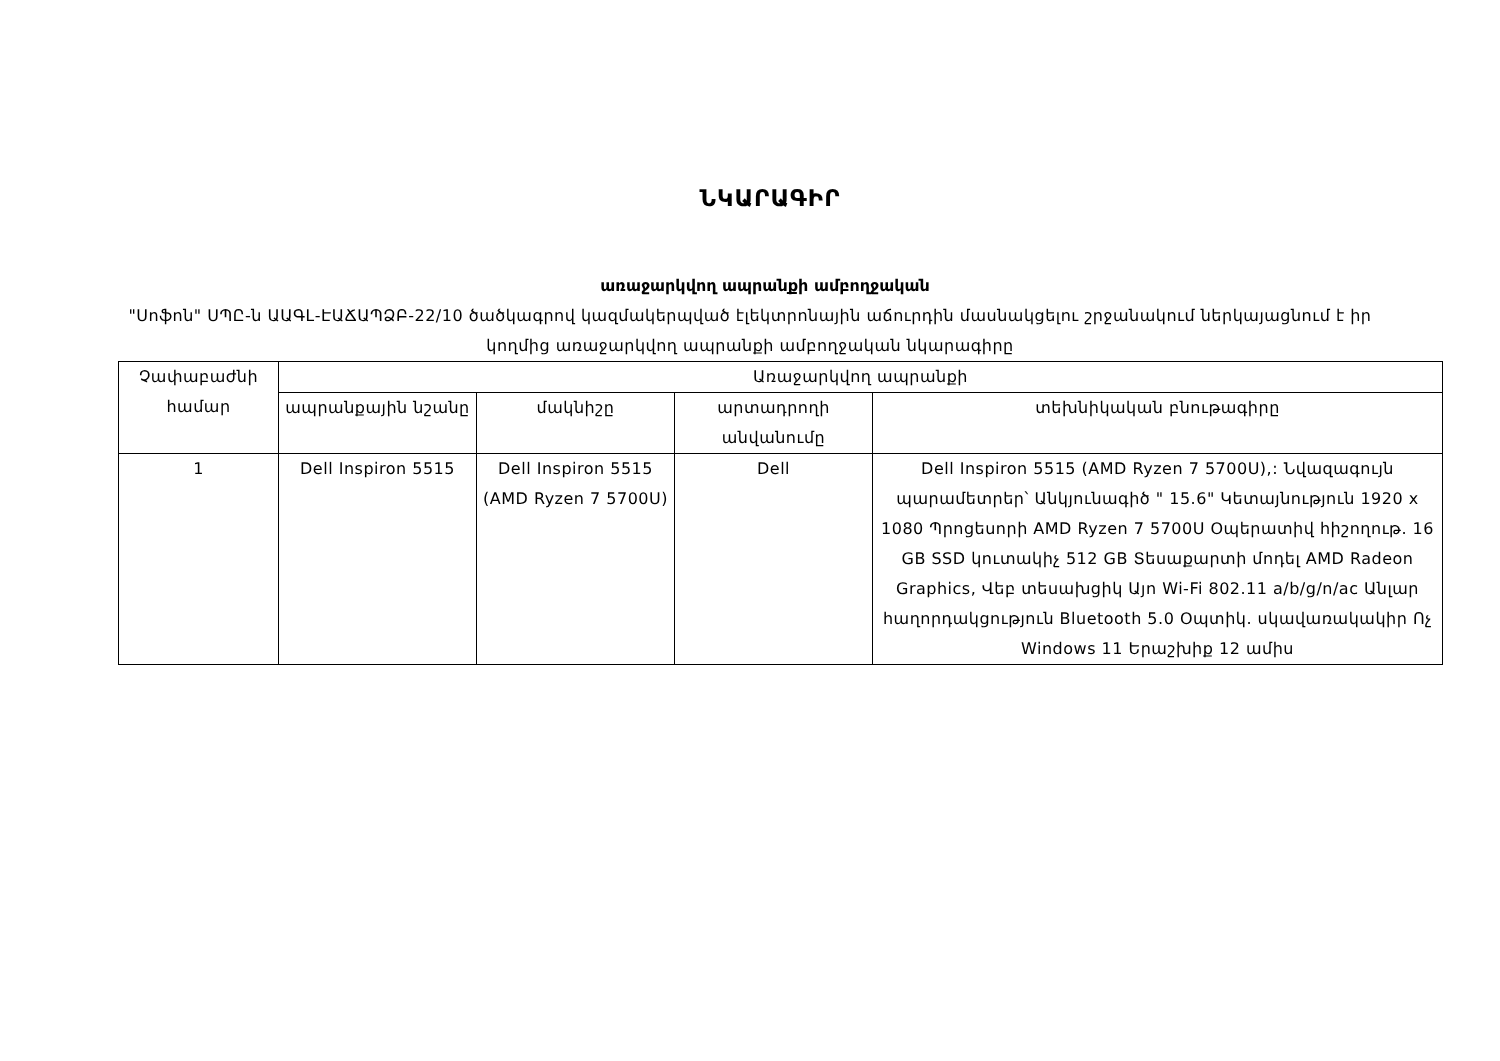ՆԿԱՐԱԳԻՐ
առաջարկվող ապրանքի ամբողջական
"Սոֆոն" ՍՊԸ-ն ԱԱԳԼ-ԷԱՃԱՊՁԲ-22/10 ծածկագրով կազմակերպված էլեկտրոնային աճուրդին մասնակցելու շրջանակում ներկայացնում է իր կողմից առաջարկվող ապրանքի ամբողջական նկարագիրը
| Չափաբաժնի համար | Առաջարկվող ապրանքի | | | |
| --- | --- | --- | --- | --- |
| | ապրանքային նշանը | մակնիշը | արտադրողի անվանումը | տեխնիկական բնութագիրը |
| 1 | Dell Inspiron 5515 | Dell Inspiron 5515 (AMD Ryzen 7 5700U) | Dell | Dell Inspiron 5515 (AMD Ryzen 7 5700U),: Նվազագույն պարամետրեր՝ Անկյունագիծ " 15.6" Կետայնություն 1920 x 1080 Պրոցեսորի AMD Ryzen 7 5700U Օպերատիվ հիշողութ. 16 GB SSD կուտակիչ 512 GB Տեսաքարտի մոդել AMD Radeon Graphics, Վեբ տեսախցիկ Այո Wi-Fi 802.11 a/b/g/n/ac Անլար հաղորդակցություն Bluetooth 5.0 Օպտիկ. սկավառակակիր Ոչ Windows 11 Երաշխիք 12 ամիս |